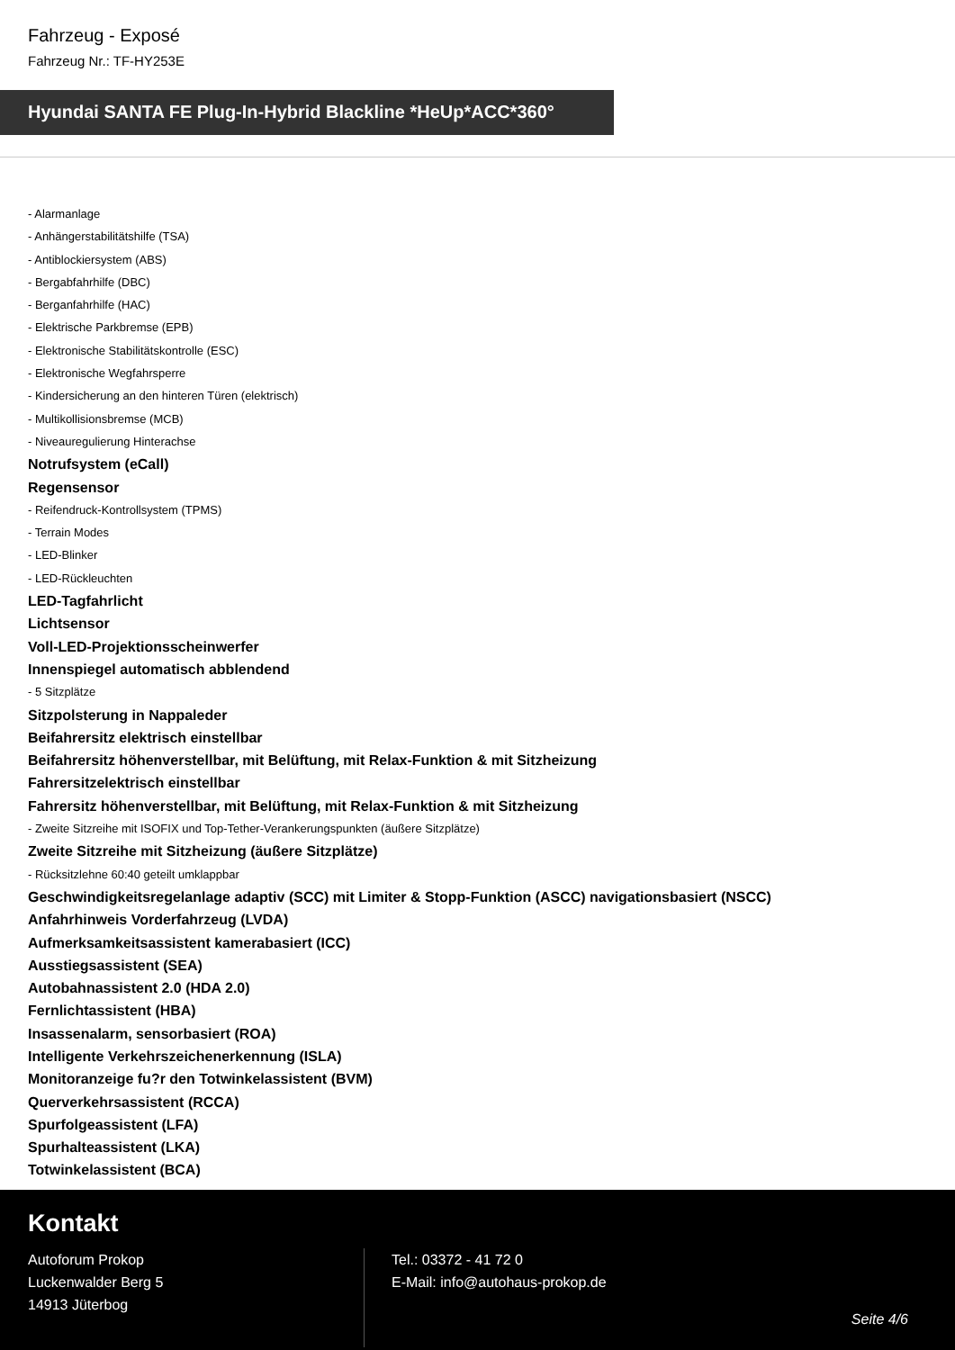Fahrzeug - Exposé
Fahrzeug Nr.: TF-HY253E
Hyundai SANTA FE Plug-In-Hybrid Blackline *HeUp*ACC*360°
- Alarmanlage
- Anhängerstabilitätshilfe (TSA)
- Antiblockiersystem (ABS)
- Bergabfahrhilfe (DBC)
- Berganfahrhilfe (HAC)
- Elektrische Parkbremse (EPB)
- Elektronische Stabilitätskontrolle (ESC)
- Elektronische Wegfahrsperre
- Kindersicherung an den hinteren Türen (elektrisch)
- Multikollisionsbremse (MCB)
- Niveauregulierung Hinterachse
Notrufsystem (eCall)
Regensensor
- Reifendruck-Kontrollsystem (TPMS)
- Terrain Modes
- LED-Blinker
- LED-Rückleuchten
LED-Tagfahrlicht
Lichtsensor
Voll-LED-Projektionsscheinwerfer
Innenspiegel automatisch abblendend
- 5 Sitzplätze
Sitzpolsterung in Nappaleder
Beifahrersitz elektrisch einstellbar
Beifahrersitz höhenverstellbar, mit Belüftung, mit Relax-Funktion & mit Sitzheizung
Fahrersitzelektrisch einstellbar
Fahrersitz höhenverstellbar, mit Belüftung, mit Relax-Funktion & mit Sitzheizung
- Zweite Sitzreihe mit ISOFIX und Top-Tether-Verankerungspunkten (äußere Sitzplätze)
Zweite Sitzreihe mit Sitzheizung (äußere Sitzplätze)
- Rücksitzlehne 60:40 geteilt umklappbar
Geschwindigkeitsregelanlage adaptiv (SCC) mit Limiter & Stopp-Funktion (ASCC) navigationsbasiert (NSCC)
Anfahrhinweis Vorderfahrzeug (LVDA)
Aufmerksamkeitsassistent kamerabasiert (ICC)
Ausstiegsassistent (SEA)
Autobahnassistent 2.0 (HDA 2.0)
Fernlichtassistent (HBA)
Insassenalarm, sensorbasiert (ROA)
Intelligente Verkehrszeichenerkennung (ISLA)
Monitoranzeige fu?r den Totwinkelassistent (BVM)
Querverkehrsassistent (RCCA)
Spurfolgeassistent (LFA)
Spurhalteassistent (LKA)
Totwinkelassistent (BCA)
Kontakt
Autoforum Prokop
Luckenwalder Berg 5
14913 Jüterbog
Tel.: 03372 - 41 72 0
E-Mail: info@autohaus-prokop.de
Seite 4/6